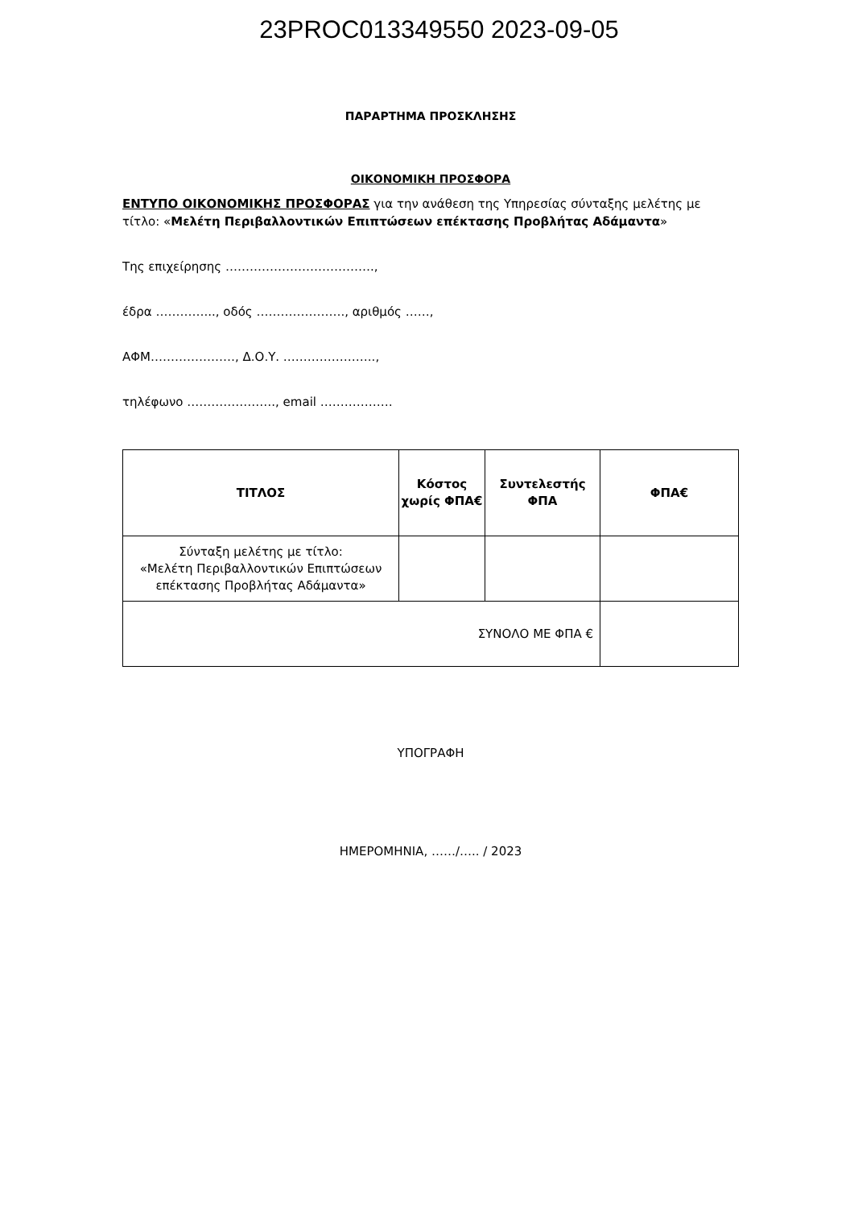23PROC013349550 2023-09-05
ΠΑΡΑΡΤΗΜΑ ΠΡΟΣΚΛΗΣΗΣ
ΟΙΚΟΝΟΜΙΚΗ ΠΡΟΣΦΟΡΑ
ΕΝΤΥΠΟ ΟΙΚΟΝΟΜΙΚΗΣ ΠΡΟΣΦΟΡΑΣ για την ανάθεση της Υπηρεσίας σύνταξης μελέτης με τίτλο: «Μελέτη Περιβαλλοντικών Επιπτώσεων επέκτασης Προβλήτας Αδάμαντα»
Της επιχείρησης ……………………………….,
έδρα …………..., οδός …………………., αριθμός ……,
ΑΦΜ…………………, Δ.Ο.Υ. …………………..,
τηλέφωνο …………………., email ………………
| ΤΙΤΛΟΣ | Κόστος χωρίς ΦΠΑ€ | Συντελεστής ΦΠΑ | ΦΠΑ€ |
| --- | --- | --- | --- |
| Σύνταξη μελέτης με τίτλο: «Μελέτη Περιβαλλοντικών Επιπτώσεων επέκτασης Προβλήτας Αδάμαντα» | | | |
| ΣΥΝΟΛΟ ΜΕ ΦΠΑ € | | | |
ΥΠΟΓΡΑΦΗ
ΗΜΕΡΟΜΗΝΙΑ, ……/….. / 2023